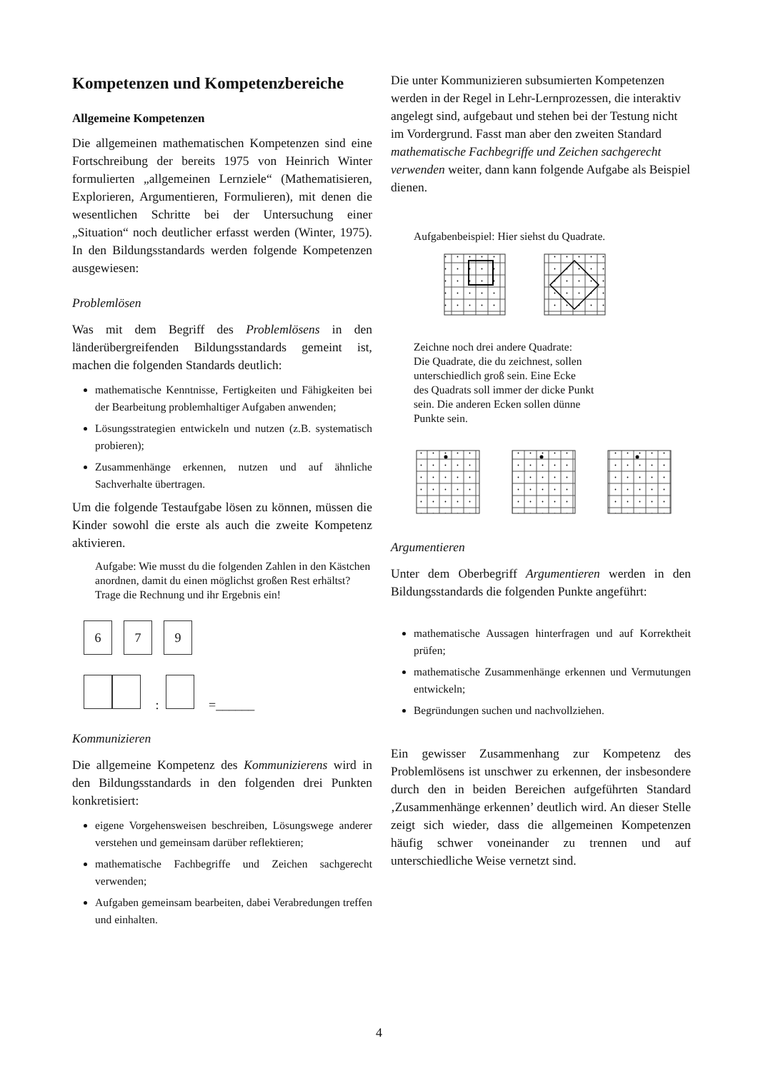Kompetenzen und Kompetenzbereiche
Allgemeine Kompetenzen
Die allgemeinen mathematischen Kompetenzen sind eine Fortschreibung der bereits 1975 von Heinrich Winter formulierten „allgemeinen Lernziele“ (Mathematisieren, Explorieren, Argumentieren, Formulieren), mit denen die wesentlichen Schritte bei der Untersuchung einer „Situation“ noch deutlicher erfasst werden (Winter, 1975). In den Bildungsstandards werden folgende Kompetenzen ausgewiesen:
Problemlösen
Was mit dem Begriff des Problemlösens in den länderübergreifenden Bildungsstandards gemeint ist, machen die folgenden Standards deutlich:
mathematische Kenntnisse, Fertigkeiten und Fähigkeiten bei der Bearbeitung problemhaltiger Aufgaben anwenden;
Lösungsstrategien entwickeln und nutzen (z.B. systematisch probieren);
Zusammenhänge erkennen, nutzen und auf ähnliche Sachverhalte übertragen.
Um die folgende Testaufgabe lösen zu können, müssen die Kinder sowohl die erste als auch die zweite Kompetenz aktivieren.
Aufgabe: Wie musst du die folgenden Zahlen in den Kästchen anordnen, damit du einen möglichst großen Rest erhältst? Trage die Rechnung und ihr Ergebnis ein!
6 7 9
: =______
Kommunizieren
Die allgemeine Kompetenz des Kommunizierens wird in den Bildungsstandards in den folgenden drei Punkten konkretisiert:
eigene Vorgehensweisen beschreiben, Lösungswege anderer verstehen und gemeinsam darüber reflektieren;
mathematische Fachbegriffe und Zeichen sachgerecht verwenden;
Aufgaben gemeinsam bearbeiten, dabei Verabredungen treffen und einhalten.
Die unter Kommunizieren subsumierten Kompetenzen werden in der Regel in Lehr-Lernprozessen, die interaktiv angelegt sind, aufgebaut und stehen bei der Testung nicht im Vordergrund. Fasst man aber den zweiten Standard mathematische Fachbegriffe und Zeichen sachgerecht verwenden weiter, dann kann folgende Aufgabe als Beispiel dienen.
Aufgabenbeispiel: Hier siehst du Quadrate.
Zeichne noch drei andere Quadrate:
Die Quadrate, die du zeichnest, sollen
unterschiedlich groß sein. Eine Ecke
des Quadrats soll immer der dicke Punkt
sein. Die anderen Ecken sollen dünne
Punkte sein.
Argumentieren
Unter dem Oberbegriff Argumentieren werden in den Bildungsstandards die folgenden Punkte angeführt:
mathematische Aussagen hinterfragen und auf Korrektheit prüfen;
mathematische Zusammenhänge erkennen und Vermutungen entwickeln;
Begründungen suchen und nachvollziehen.
Ein gewisser Zusammenhang zur Kompetenz des Problemlösens ist unschwer zu erkennen, der insbesondere durch den in beiden Bereichen aufgeführten Standard ‚Zusammenhänge erkennen’ deutlich wird. An dieser Stelle zeigt sich wieder, dass die allgemeinen Kompetenzen häufig schwer voneinander zu trennen und auf unterschiedliche Weise vernetzt sind.
4